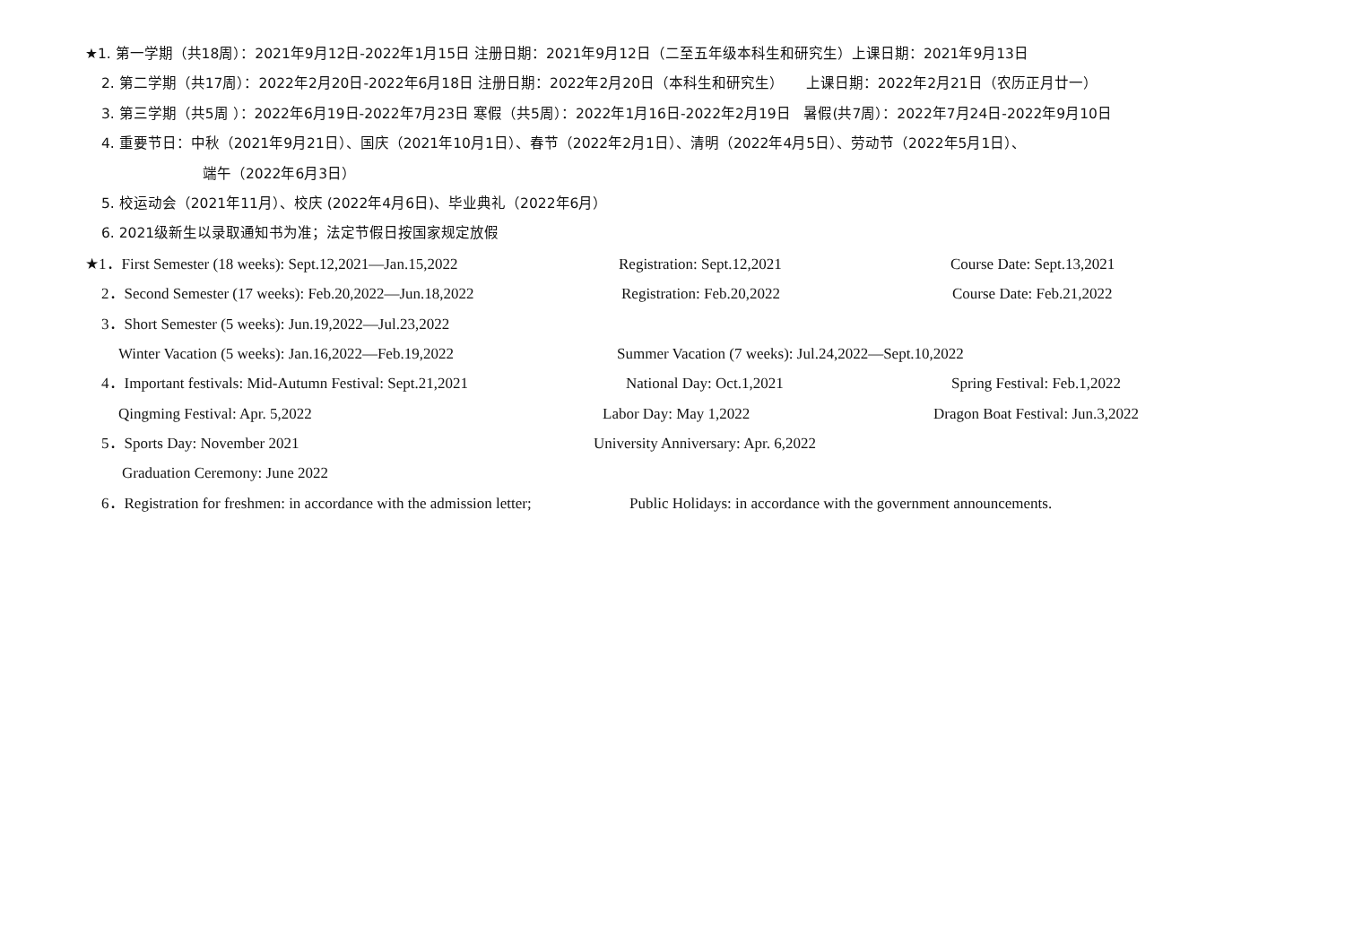★1. 第一学期（共18周）：2021年9月12日-2022年1月15日 注册日期：2021年9月12日（二至五年级本科生和研究生）上课日期：2021年9月13日
2. 第二学期（共17周）：2022年2月20日-2022年6月18日 注册日期：2022年2月20日（本科生和研究生） 上课日期：2022年2月21日（农历正月廿一）
3. 第三学期（共5周 ）：2022年6月19日-2022年7月23日 寒假（共5周）：2022年1月16日-2022年2月19日 暑假(共7周）：2022年7月24日-2022年9月10日
4. 重要节日：中秋（2021年9月21日）、国庆（2021年10月1日）、春节（2022年2月1日）、清明（2022年4月5日）、劳动节（2022年5月1日）、
端午（2022年6月3日）
5. 校运动会（2021年11月）、校庆 (2022年4月6日)、毕业典礼（2022年6月）
6. 2021级新生以录取通知书为准；法定节假日按国家规定放假
★1．First Semester (18 weeks): Sept.12,2021—Jan.15,2022 Registration: Sept.12,2021 Course Date: Sept.13,2021
2．Second Semester (17 weeks): Feb.20,2022—Jun.18,2022 Registration: Feb.20,2022 Course Date: Feb.21,2022
3．Short Semester (5 weeks): Jun.19,2022—Jul.23,2022
Winter Vacation (5 weeks): Jan.16,2022—Feb.19,2022 Summer Vacation (7 weeks): Jul.24,2022—Sept.10,2022
4．Important festivals: Mid-Autumn Festival: Sept.21,2021 National Day: Oct.1,2021 Spring Festival: Feb.1,2022
Qingming Festival: Apr. 5,2022 Labor Day: May 1,2022 Dragon Boat Festival: Jun.3,2022
5．Sports Day: November 2021 University Anniversary: Apr. 6,2022
Graduation Ceremony: June 2022
6．Registration for freshmen: in accordance with the admission letter; Public Holidays: in accordance with the government announcements.